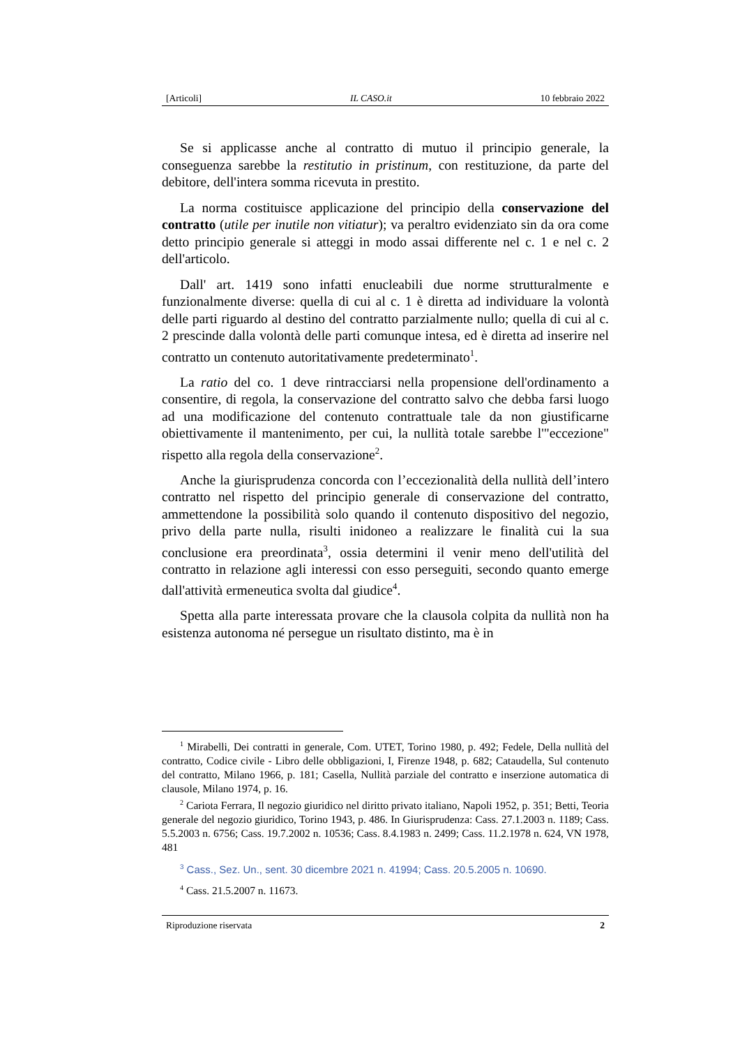[Articoli] IL CASO.it 10 febbraio 2022
Se si applicasse anche al contratto di mutuo il principio generale, la conseguenza sarebbe la restitutio in pristinum, con restituzione, da parte del debitore, dell'intera somma ricevuta in prestito.
La norma costituisce applicazione del principio della conservazione del contratto (utile per inutile non vitiatur); va peraltro evidenziato sin da ora come detto principio generale si atteggi in modo assai differente nel c. 1 e nel c. 2 dell'articolo.
Dall' art. 1419 sono infatti enucleabili due norme strutturalmente e funzionalmente diverse: quella di cui al c. 1 è diretta ad individuare la volontà delle parti riguardo al destino del contratto parzialmente nullo; quella di cui al c. 2 prescinde dalla volontà delle parti comunque intesa, ed è diretta ad inserire nel contratto un contenuto autoritativamente predeterminato<sup>1</sup>.
La ratio del co. 1 deve rintracciarsi nella propensione dell'ordinamento a consentire, di regola, la conservazione del contratto salvo che debba farsi luogo ad una modificazione del contenuto contrattuale tale da non giustificarne obiettivamente il mantenimento, per cui, la nullità totale sarebbe l'"eccezione" rispetto alla regola della conservazione<sup>2</sup>.
Anche la giurisprudenza concorda con l’eccezionalità della nullità dell’intero contratto nel rispetto del principio generale di conservazione del contratto, ammettendone la possibilità solo quando il contenuto dispositivo del negozio, privo della parte nulla, risulti inidoneo a realizzare le finalità cui la sua conclusione era preordinata<sup>3</sup>, ossia determini il venir meno dell'utilità del contratto in relazione agli interessi con esso perseguiti, secondo quanto emerge dall'attività ermeneutica svolta dal giudice<sup>4</sup>.
Spetta alla parte interessata provare che la clausola colpita da nullità non ha esistenza autonoma né persegue un risultato distinto, ma è in
<sup>1</sup> Mirabelli, Dei contratti in generale, Com. UTET, Torino 1980, p. 492; Fedele, Della nullità del contratto, Codice civile - Libro delle obbligazioni, I, Firenze 1948, p. 682; Cataudella, Sul contenuto del contratto, Milano 1966, p. 181; Casella, Nullità parziale del contratto e inserzione automatica di clausole, Milano 1974, p. 16.
<sup>2</sup> Cariota Ferrara, Il negozio giuridico nel diritto privato italiano, Napoli 1952, p. 351; Betti, Teoria generale del negozio giuridico, Torino 1943, p. 486. In Giurisprudenza: Cass. 27.1.2003 n. 1189; Cass. 5.5.2003 n. 6756; Cass. 19.7.2002 n. 10536; Cass. 8.4.1983 n. 2499; Cass. 11.2.1978 n. 624, VN 1978, 481
<sup>3</sup> Cass., Sez. Un., sent. 30 dicembre 2021 n. 41994; Cass. 20.5.2005 n. 10690.
<sup>4</sup> Cass. 21.5.2007 n. 11673.
Riproduzione riservata 2